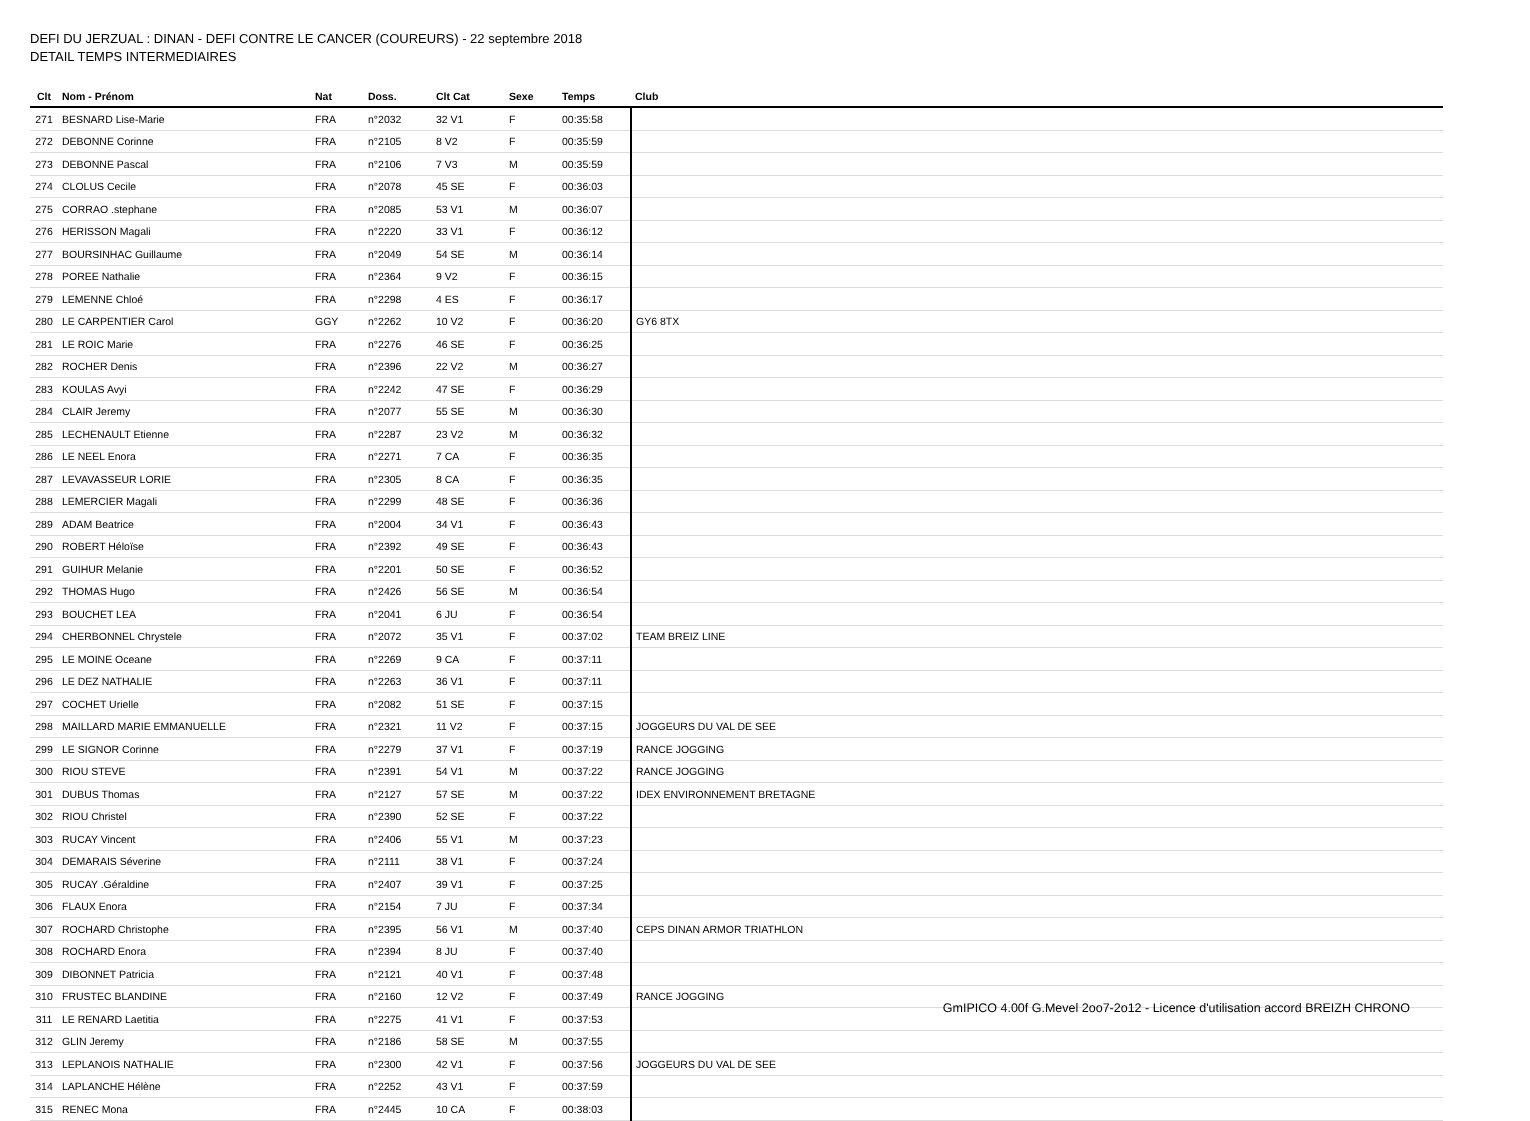DEFI DU JERZUAL : DINAN - DEFI CONTRE LE CANCER (COUREURS) - 22 septembre 2018
DETAIL TEMPS INTERMEDIAIRES
| Clt | Nom - Prénom | Nat | Doss. | Clt Cat | Sexe | Temps | Club |
| --- | --- | --- | --- | --- | --- | --- | --- |
| 271 | BESNARD Lise-Marie | FRA | n°2032 | 32 V1 | F | 00:35:58 | |
| 272 | DEBONNE Corinne | FRA | n°2105 | 8 V2 | F | 00:35:59 | |
| 273 | DEBONNE Pascal | FRA | n°2106 | 7 V3 | M | 00:35:59 | |
| 274 | CLOLUS Cecile | FRA | n°2078 | 45 SE | F | 00:36:03 | |
| 275 | CORRAO .stephane | FRA | n°2085 | 53 V1 | M | 00:36:07 | |
| 276 | HERISSON Magali | FRA | n°2220 | 33 V1 | F | 00:36:12 | |
| 277 | BOURSINHAC Guillaume | FRA | n°2049 | 54 SE | M | 00:36:14 | |
| 278 | POREE Nathalie | FRA | n°2364 | 9 V2 | F | 00:36:15 | |
| 279 | LEMENNE Chloé | FRA | n°2298 | 4 ES | F | 00:36:17 | |
| 280 | LE CARPENTIER Carol | GGY | n°2262 | 10 V2 | F | 00:36:20 | GY6 8TX |
| 281 | LE ROIC Marie | FRA | n°2276 | 46 SE | F | 00:36:25 | |
| 282 | ROCHER Denis | FRA | n°2396 | 22 V2 | M | 00:36:27 | |
| 283 | KOULAS Avyi | FRA | n°2242 | 47 SE | F | 00:36:29 | |
| 284 | CLAIR Jeremy | FRA | n°2077 | 55 SE | M | 00:36:30 | |
| 285 | LECHENAULT Etienne | FRA | n°2287 | 23 V2 | M | 00:36:32 | |
| 286 | LE NEEL Enora | FRA | n°2271 | 7 CA | F | 00:36:35 | |
| 287 | LEVAVASSEUR LORIE | FRA | n°2305 | 8 CA | F | 00:36:35 | |
| 288 | LEMERCIER Magali | FRA | n°2299 | 48 SE | F | 00:36:36 | |
| 289 | ADAM Beatrice | FRA | n°2004 | 34 V1 | F | 00:36:43 | |
| 290 | ROBERT Héloïse | FRA | n°2392 | 49 SE | F | 00:36:43 | |
| 291 | GUIHUR Melanie | FRA | n°2201 | 50 SE | F | 00:36:52 | |
| 292 | THOMAS Hugo | FRA | n°2426 | 56 SE | M | 00:36:54 | |
| 293 | BOUCHET LEA | FRA | n°2041 | 6 JU | F | 00:36:54 | |
| 294 | CHERBONNEL Chrystele | FRA | n°2072 | 35 V1 | F | 00:37:02 | TEAM BREIZ LINE |
| 295 | LE MOINE Oceane | FRA | n°2269 | 9 CA | F | 00:37:11 | |
| 296 | LE DEZ NATHALIE | FRA | n°2263 | 36 V1 | F | 00:37:11 | |
| 297 | COCHET Urielle | FRA | n°2082 | 51 SE | F | 00:37:15 | |
| 298 | MAILLARD MARIE EMMANUELLE | FRA | n°2321 | 11 V2 | F | 00:37:15 | JOGGEURS DU VAL DE SEE |
| 299 | LE SIGNOR Corinne | FRA | n°2279 | 37 V1 | F | 00:37:19 | RANCE JOGGING |
| 300 | RIOU STEVE | FRA | n°2391 | 54 V1 | M | 00:37:22 | RANCE JOGGING |
| 301 | DUBUS Thomas | FRA | n°2127 | 57 SE | M | 00:37:22 | IDEX ENVIRONNEMENT BRETAGNE |
| 302 | RIOU Christel | FRA | n°2390 | 52 SE | F | 00:37:22 | |
| 303 | RUCAY Vincent | FRA | n°2406 | 55 V1 | M | 00:37:23 | |
| 304 | DEMARAIS Séverine | FRA | n°2111 | 38 V1 | F | 00:37:24 | |
| 305 | RUCAY .Géraldine | FRA | n°2407 | 39 V1 | F | 00:37:25 | |
| 306 | FLAUX Enora | FRA | n°2154 | 7 JU | F | 00:37:34 | |
| 307 | ROCHARD Christophe | FRA | n°2395 | 56 V1 | M | 00:37:40 | CEPS DINAN ARMOR TRIATHLON |
| 308 | ROCHARD Enora | FRA | n°2394 | 8 JU | F | 00:37:40 | |
| 309 | DIBONNET Patricia | FRA | n°2121 | 40 V1 | F | 00:37:48 | |
| 310 | FRUSTEC BLANDINE | FRA | n°2160 | 12 V2 | F | 00:37:49 | RANCE JOGGING |
| 311 | LE RENARD Laetitia | FRA | n°2275 | 41 V1 | F | 00:37:53 | |
| 312 | GLIN Jeremy | FRA | n°2186 | 58 SE | M | 00:37:55 | |
| 313 | LEPLANOIS NATHALIE | FRA | n°2300 | 42 V1 | F | 00:37:56 | JOGGEURS DU VAL DE SEE |
| 314 | LAPLANCHE Hélène | FRA | n°2252 | 43 V1 | F | 00:37:59 | |
| 315 | RENEC Mona | FRA | n°2445 | 10 CA | F | 00:38:03 | |
GmIPICO 4.00f G.Mevel 2oo7-2o12 - Licence d'utilisation accord BREIZH CHRONO